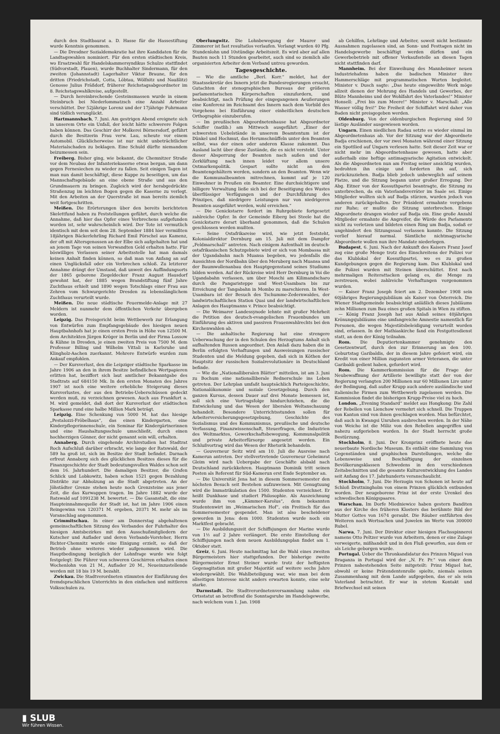durch den Stadtbaurat a. D. Hasse für die Hassestiftung wurde Kenntnis genommen.
— Die Dresdner Sozialdemokratie hat ihre Kandidaten für die Landtagswahlen nominiert. Für den ersten städtischen Kreis, wo Ersatzwahl für Handelskammersyndikus Schulze stattfindet (Südvorstadt, Plauen), wurde Buchhalter Sindermann, für den zweiten (Johannstadt) Lagerhalter Viktor Braune, für den dritten (Friedrichstadt, Cotta, Löbtau, Wölfnitz und Naußlitz) Genosse Julius Fräßdorf, früherer Reichstagsabgeordneter im 8. Reichstagswahlkreise, aufgestellt.
— Durch hereinbrechende Gesteinsmassen wurde in einem Steinbruch bei Niederlommatzsch eine Anzahl Arbeiter verschüttet. Der 52jährige Lorenz und der 17jährige Fuhrmann sind tödlich verunglückt.
Hartmannsbach, 7. Juni. Am gestrigen Abend ereignete sich in unserem Orte ein Unfall, der leicht hätte schwerere Folgen haben können. Das Geschirr der Molkerei Börnersdorf, geführt durch die Besitzerin Frau verw. Lau, scheute vor einem Automobil. Glücklicherweise ist nur nicht unbeträchtlicher Materialschaden zu beklagen. Eine Schuld dürfte niemandem beizumessen sein.
Freiberg. Bisher ging, wie bekannt, die Chemnitzer Straße vor dem Neubau der Infanteriekaserne etwas bergan, um dann gegen Fernesiechen zu wieder zu fallen. Seit einigen Tagen ist man nun damit beschäftigt, diese Kuppe zu beseitigen, um das Mannschaftsgebäude an eine ebene Straße und aus den Grundmauern zu bringen. Zugleich wird der herabgedrückte Straßenzug im leichten Bogen gegen die Kaserne zu verlegt. Mit den Arbeiten an der Querstraße ist man bereits ziemlich weit fortgeschritten.
Meißen. Die Erörterungen über den bereits berichteten Skelettfund haben zu Feststellungen geführt, durch welche die Annahme, daß hier das Opfer eines Verbrechens aufgefunden worden ist, sehr wahrscheinlich wird. Der Tote ist vermutlich identisch mit dem seit dem 28. September 1884 hier vermißten 18jährigen Bäckerlehrling Richard Emil Pörschel aus Kamenz, der oft mit Altersgenossen an der Elbe sich aufgehalten hat und an jenem Tage von seinen Verwandten Geld erhalten hatte. Für böswilliges Verlassen seiner Arbeitsstelle hat man damals keinen Anhalt finden können, so daß man von Anfang an auf einen Unglücksfall oder ein Verbrechen schloß. Zu letzterer Annahme drängt der Umstand, daß unweit des Auffindungsorts der 1865 geborene Ziegeldecker Franz August Hausdorf gewohnt hat, der 1885 wegen Brandstiftung fünf Jahre Zuchthaus erhielt und 1890 wegen Totschlags einer Frau aus Zehren vom Schwurgerichte Dresden zu lebenslänglichem Zuchthaus verurteilt wurde.
Meißen. Die neue städtische Feuermelde-Anlage mit 27 Meldern ist nunmehr dem öffentlichen Verkehr übergeben worden.
Leipzig. Das Preisgericht beim Wettbewerb zur Erlangung von Entwürfen zum Empfangsgebäude des hiesigen neuen Hauptbahnhofs hat je einen ersten Preis in Höhe von 12500 M. dem Architekten Jürgen Kröger in Berlin und der Firma Lossow & Kühne in Dresden, je einen zweiten Preis von 7500 M. dem Professor Billing und Wilhelm Vittali in Karlsruhe und Klingholz-Aachen zuerkannt. Mehrere Entwürfe wurden zum Ankauf empfohlen.
— Der Kursverlust, den die Leipziger städtische Sparkasse im Jahre 1906 an den in ihrem Besitze befindlichen Wertpapieren erlitten hat, beziffert sich laut amtlicher Bekanntgabe des Stadtrats auf 684150 Mk. In den ersten Monaten des Jahres 1907 ist noch eine weitere erhebliche Steigerung dieses Kursverlustes, der aus den Betriebs-Ueberschüssen gedeckt werden muß, zu verzeichnen gewesen. Auch aus Frankfurt a. M. wird gemeldet, daß dort der Kursverlust der städtischen Sparkasse rund eine halbe Million Mark beträgt.
Leipzig. Eine Schenkung von 5000 M. hat das hiesige „Pestalozzi-Fröbelhaus“, das einen Kindergarten, eine Kinderpflegerinnenschule, ein Seminar für Kindergärtnerinnen und eine Haushaltungsschule umschließt, durch einen hochherzigen Gönner, der nicht genannt sein will, erhalten.
Annaberg. Durch eingehende Archivstudien hat Stadtrat Roch Aufschluß darüber erbracht, wie lange der Ratswald, der 589 ha groß ist, sich im Besitze der Stadt befindet. Darnach erfreut Annaberg sich des glücklichen Besitzes dieses für die Finanzgeschichte der Stadt bedeutungsvollen Waldes schon seit dem 16. Jahrhundert. Die damaligen Besitzer, die Grafen Schlick und Lobkowitz, haben schon 1521 gegen Bezahlung Distrikte zur Abholzung an die Stadt abgetreten. An der Jöhstädter Grenze stehen heute noch Grenzsteine aus jener Zeit, die das Kurwappen tragen. Im Jahre 1882 wurde der Ratswald auf 1091238 M. bewertet. — Die Gasanstalt, die eine Haupteinnahmequelle der Stadt ist, hat im Jahre 1906 einen Reingewinn von 120371 M. ergeben, 20371 M. mehr als im Voranschlag angenommen.
Crimmitschau. In einer am Donnerstag abgehaltenen gemeinschaftlichen Sitzung des Verbandes der Fuhrhalter des hiesigen Amtsbezirkes mit den Ausschußmitgliedern der Kutscher und Auflader und deren Verbands-Vorsteher, Herrn Richter-Chemnitz wurde eine Einigung erzielt, so daß der Betrieb ohne weiteres wieder aufgenommen wird. Die Hauptbedingung bezüglich der Lohnfrage wurde wie folgt festgelegt: Die Führer von schweren Geschirren erhalten einen Wochenlohn von 21 M., Auflader 20 M., Neueinzustellende werden mit 18 bis 19 M. bezahlt.
Zwickau. Die Stadtverordneten stimmten der Einführung des fremdsprachlichen Unterrichts in den einfachen und mittleren Volksschulen zu.
Oberlungwitz. Die Lohnbewegung der Maurer und Zimmerer ist fast resultatlos verlaufen. Verlangt wurden 40 Pfg. Stundenlohn und 10stündige Arbeitszeit. Es wird aber auf allen Bauten noch 11 Stunden gearbeitet, auch sind so ziemlich alle organisierten Arbeiter dem Verband untreu geworden.
Tagesgeschichte.
— Wie die amtliche „Berl. Korr.“ meldet, hat der Staatssekretär des Innern jetzt die Bundesregierungen ersucht, Gutachten der stenographischen Bureaus der größeren parlamentarischen Körperschaften einzufordern, und beabsichtigt, nach Prüfung der eingegangenen Aeußerungen eine Konferenz im Reichsamt des Innern nach dem Vorbild des Vorgehens bei Einführung einer einheitlichen deutschen Orthographie einzuberufen.
— Im preußischen Abgeordnetenhause hat Abgeordneter Schiffer (natlib.) am Mittwoch ausgeführt: „Einer der schwersten Uebelstände in unserem Beamtentum ist der Dünkel und Hochmut, das Herumschnüffeln unter den Beamten selbst, was der einen oder anderen Klasse zukommt. Das Ausland lacht über diese Zustände, die es nicht versteht. Unter dieser Absperrung der Beamten nach außen und der Zerklüftung nach innen leidet vor allem unsere Ostmarkenpolitik. Gespart sollte nicht an den Beamtengehältern werden, sondern an den Beamten. Wenn wir die Kommunalbeamten mitrechnen, kommt auf je 120 Einwohner in Preußen ein Beamter. Eine durchsichtigere und billigere Verwaltung ließe sich bei der Beseitigung des Wustes überflüssiger Verfügungen und der Durchführung des Prinzipes, daß niedrigere Leistungen nur von niedrigeren Beamten ausgeführt werden, wohl erreichen.“
— Die Genickstarre fordert im Ruhrgebiete fortgesetzt zahlreiche Opfer. In der Gemeinde Eiberg bei Steele hat die Genickstarre derart überhand genommen, daß die Schulen geschlossen werden mußten.
— Seine Ostafrikareise wird, wie jetzt feststeht, Kolonialdirektor Dernburg am 15. Juli mit dem Dampfer „Feldmarschall“ antreten. Nach einigem Aufenthalt im deutsch-ostafrikanischen Schutzgebiete wird er sich von Mombassa mit der Ugandabahn nach Muansa begeben, wo jedenfalls die Aussichten der Nordbahn über den Meruberg nach Muansa und der Baumwollenanbau den Hauptgegenstand seines Studiums bilden werden. Auf der Rückreise wird Herr Dernburg in Voi die Ugandabahn verlassen, um über Moschi am Kilimandscharo durch die Pangaristeppe und West-Usambara bis zur Erreichung der Tangabahn in Mombo zu marschieren. In West-Usambara ist der Besuch des Tschumme-Zedernwaldes, der landwirtschaftlichen Station Quai und der landwirtschaftlichen Anlagen des Hauptmanns v. Prince beabsichtigt.
— Die Weimarer Landessynode lehnte mit großer Mehrheit die Petition des deutsch-evangelischen Frauenbundes um Einführung des aktiven und passiven Frauenwahlrechts bei den Kirchenwahlen ab.
— Die anhaltische Regierung hat eine strengere Ueberwachung der in den Schulen des Herzogtums Anhalt sich aufhaltenden Russen angeordnet. Den Anlaß dazu haben die in Berlin erfolgten Verhaftungen und Ausweisungen russischer Studenten und die Meldung gegeben, daß sich in Köthen der Hauptsitz der russischen Sozialrevolutionäre in Deutschland befinde.
— Wie die „Nationalliberalen Blätter“ mitteilen, ist am 3. Juni zu Bochum eine nationalliberale Rednerschule ins Leben getreten. Der Lehrplan umfaßt hauptsächlich Parteigeschichte, Nationalökonomie und soziale Gesetzgebung. Durch den ganzen Kursus, dessen Dauer auf drei Monate bemessen ist, soll sich eine Vortragsfolge hindurchziehen, die die Entwickelung und das Wesen der liberalen Weltanschauung behandelt. Besondere Unterrichtsstunden sollen für Arbeiterversicherungsgesetzgebung, Geschichte des Sozialismus und des Kommunismus, preußische und deutsche Verfassung, Finanzwissenschaft, Steuerfragen, die Industrien des Weltmarktes, Gewerkschaftsbewegung, Kommunalpolitik und private Arbeiterfürsorge angesetzt werden. Ein Schlußvortrag wird das Wesen der Rhetorik behandeln.
— Gouverneur Seitz wird am 10. Juli die Ausreise nach Kamerun antreten. Der stellvertretende Gouverneur Geheimrat Gleim wird nach Uebergabe der Geschäfte alsbald nach Deutschland zurückkehren. Hauptmann Dominik tritt seinen Posten als Referent für Süd-Kamerun erst Ende September an.
— Die Universität Jena hat in diesem Sommersemester den höchsten Besuch seit Bestehen aufzuweisen. Mit Genugtuung wird die Immatrikulation des 1500. Studenten verzeichnet. Er heißt Dunkhase und studiert Philosophie. Als Auszeichnung wurde ihm von „Kämmer-Karolus“, dem bekannten Studentenwirt im „Weimarischen Hof“, ein Freitisch für das Sommersemester gespendet. Man ist also bescheidener geworden in Jena: dem 1000. Studenten wurde noch ein Marktfest gebracht.
— Die Ausbildungszeit der Schiffsjungen der Marine wurde von 1½ auf 2 Jahre verlängert. Die erste Einstellung der Schiffsjungen nach dem neuen Ausbildungsplan findet am 1. Oktober statt.
Greiz, 6. Juni. Heute nachmittag hat die Wahl eines zweiten Bürgermeisters hier stattgefunden. Der bisherige zweite Bürgermeister Ernst Steiner wurde trotz der heftigsten Gegenagitation mit großer Majorität auf weitere sechs Jahre wiedergewählt. Die Wahlbeteiligung war, wie man bei dem allseitigen Interesse nicht anders erwarten konnte, eine sehr starke.
Darmstadt. Die Stadtverordnetenversammlung nahm ein Ortsstatut an betreffend die Sonntagsruhe im Handelsgewerbe, nach welchem vom 1. Jan. 1908
ab Gehilfen, Lehrlinge und Arbeiter, soweit nicht bestimmte Ausnahmen zugelassen sind, an Sonn- und Festtagen nicht im Handelsgewerbe beschäftigt werden dürfen und ein Gewerbebetrieb mit offener Verkaufsstelle an diesen Tagen nicht stattfinden darf.
Mannheim. Bei der Einweihung des Mannheimer neuen Industriehafens haben die badischen Minister ihre Hammerschläge mit programmatischen Worten begleitet. Minister v. Dusch sagte: „Das heute eingeweihte Werk möge allzeit dienen der Mehrung des Handels und Gewerbes, der Blüte Mannheims und der Wohlfahrt des Vaterlandes!“ Minister Honsell: „Frei bis zum Meere!“ Minister v. Marschall: „Alle Wasser völlig frei!“ Die Freiheit der Schiffahrt wird daher von Baden nicht preisgegeben werden.
Oldenburg. Von der oldenburgischen Regierung sind 50 lästige Ausländer ausgewiesen worden.
Ungarn. Einen niedlichen Radau setzte es wieder einmal im Abgeordnetenhaus ab. Vor der Sitzung war der Abgeordnete Badja erschienen, der vor zwei Monaten während einer Sitzung ein Spottlied auf Ungarn verlesen hatte. Seit dieser Zeit war er nicht mehr im Abgeordnetenhause gewesen, hatte aber außerhalb eine heftige antimagyarische Agitation entwickelt. Als die Abgeordneten nun am Freitag seiner ansichtig wurden, bedrohten ihn einige und forderten ihn auf, sich zurückzuziehen. Badja blieb jedoch unbeweglich auf seinem Platze, und die Sitzung begann unter großer Erregung. Der Abg. Eitner von der Kossuthpartei beantragte, die Sitzung zu unterbrechen, da ein Vaterlandsverräter im Saale sei. Einige Mitglieder wollten sich auf Badja stürzen, wurden jedoch von anderen zurückgehalten. Der Präsident ermahnte vergebens zur Ruhe; er mußte die Sitzung unterbrechen. Einige Abgeordnete drangen wieder auf Badja ein. Eine große Anzahl Mitglieder ermahnte die Angreifer, die Würde des Parlaments nicht zu verletzen und bildeten einen Ring um Badja, sodaß er ungehindert den Sitzungssaal verlassen konnte. Die Sitzung verlief hierauf normal. Sämtliche nichtmagyarische Abgeordnete wollen nun ihre Mandate niederlegen.
Budapest, 6. Juni. Nach der Ankunft des Kaisers Franz Josef zog eine große Menge trotz des Einschreitens der Polizei vor das Klublokal der Kossuthpartei, wo es zu großen Kundgebungen gegen die Regierung kam. Das Klublokal und die Polizei wurden mit Steinen überschüttet. Erst nach mehrmaligen Reiterattacken gelang es, die Menge zu zerstreuen, wobei zahlreiche Verhaftungen vorgenommen wurden.
— Kaiser Franz Joseph feiert am 2. Dezember 1908 sein 60jähriges Regierungsjubiläum als Kaiser von Österreich. Die Wiener Stadtgemeinde beabsichtigt anläßlich dieses Jubiläums zehn Millionen zum Bau eines großen Spitals in Wien zu stiften.
— König Franz Joseph hat aus Anlaß seines 40jährigen Krönungsjubiläums eine umfangreiche Amnestie namentlich für Personen, die wegen Majestätsbeleidigung verurteilt worden sind, erlassen. In der Mathiaskirche fand ein Festgottesdienst statt, an dem der König teilnahm.
Rom. Die Deputiertenkammer genehmigte den Gesetzentwurf, durch den zur Erinnerung an den 100. Geburtstag Garibaldis, der in diesem Jahre gefeiert wird, ein Kredit von einer Million zugunsten armer Veteranen, die unter Garibaldi gedient haben, gefordert wird.
Rom. Die Kammerkommission für die Frage der Neubewaffnung der Artillerie bewilligte statt der von der Regierung verlangten 200 Millionen nur 60 Millionen Lire unter der Bedingung, daß außer Krupp auch andere ausländische und italienische Firmen zum Wettbewerb zugelassen werden. Die Kommission findet die bisherigen Krupp-Preise viel zu hoch.
London. „Evening Standard“ meldet aus Hongkong: Die Zahl der Rebellen von Lienchow vermehrt sich schnell. Die Truppen von Kanton sind von ihnen geschlagen worden. Man befürchtet, daß auch in Kwangsi Unruhen ausbrechen werden. In der Nähe von Weicho ist die Miliz von den Rebellen angegriffen und nahezu aufgerieben worden. In der Stadt herrscht große Bestürzung.
Stockholm, 8. Juni. Der Kronprinz eröffnete heute das neuerbaute Nordische Museum. Es enthält eine Sammlung von Gegenständen und graphischen Darstellungen, welche die Lebensweise und Beschäftigung der einzelnen Bevölkerungsklassen Schwedens in den verschiedenen Zeitabschnitten und die gesamte Kulturentwicklung des Landes seit Anfang des 17. Jahrhunderts veranschaulicht.
Stockholm, 7. Juni. Die Herzogin von Schonen ist heute auf Schloß Drottningholm von einem Prinzen glücklich entbunden worden. Der neugeborene Prinz ist der erste Urenkel des schwedischen Königspaares.
Warschau. Im Dorfe Miedniewice haben gestern Banditen aus der Kirche des früheren Klosters das berühmte Bild der Mutter Gottes von 1674 geraubt. Die Räuber entführten des Weiteren noch Wertsachen und Juwelen im Werte von 300000 Rubel.
Narwa, 7. Juni. Der Direktor einer hiesigen Flachsspinnerei namens Otto Peltzer wurde von Arbeitern, denen er eine Zulage verweigerte, mißhandelt und in den Fluß geworfen, aus dem er als Leiche geborgen wurde.
Portugal. Ueber die Thronkandidatur des Prinzen Miguel von Braganza in Portugal wird der „N. Fr. Pr.“ von einer dem Prinzen nahestehenden Seite mitgeteilt: Prinz Miguel hat, obwohl er keine Prätendentenrolle spielte, niemals seinen Zusammenhang mit dem Lande aufgegeben, das er als sein Vaterland betrachtet. Er war in stetem Kontakt und Briefwechsel mit seinen
▮ SLUB
Wir führen Wissen.